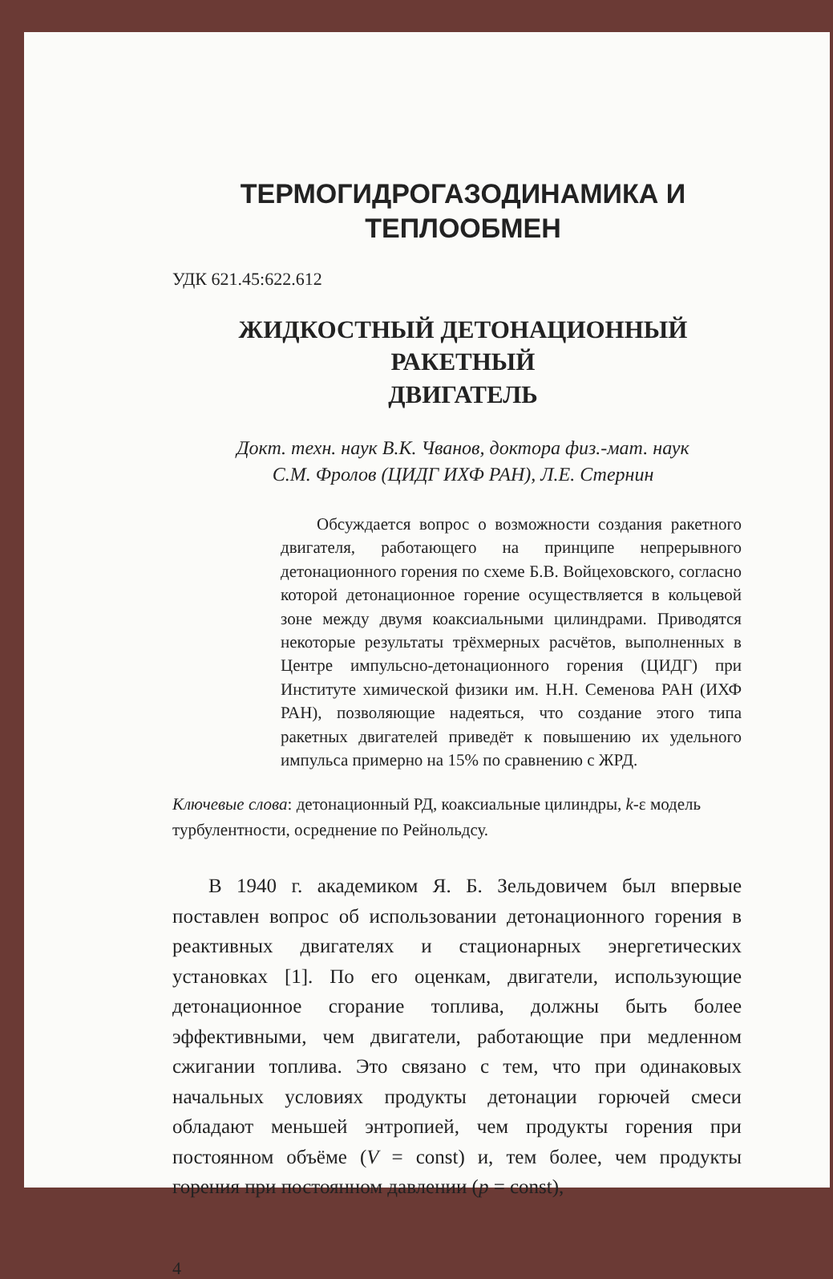ТЕРМОГИДРОГАЗОДИНАМИКА И
ТЕПЛООБМЕН
УДК 621.45:622.612
ЖИДКОСТНЫЙ ДЕТОНАЦИОННЫЙ РАКЕТНЫЙ
ДВИГАТЕЛЬ
Докт. техн. наук В.К. Чванов, доктора физ.-мат. наук
С.М. Фролов (ЦИДГ ИХФ РАН), Л.Е. Стернин
Обсуждается вопрос о возможности создания ракетного двигателя, работающего на принципе непрерывного детонационного горения по схеме Б.В. Войцеховского, согласно которой детонационное горение осуществляется в кольцевой зоне между двумя коаксиальными цилиндрами. Приводятся некоторые результаты трёхмерных расчётов, выполненных в Центре импульсно-детонационного горения (ЦИДГ) при Институте химической физики им. Н.Н. Семенова РАН (ИХФ РАН), позволяющие надеяться, что создание этого типа ракетных двигателей приведёт к повышению их удельного импульса примерно на 15% по сравнению с ЖРД.
Ключевые слова: детонационный РД, коаксиальные цилиндры, k-ε модель турбулентности, осреднение по Рейнольдсу.
В 1940 г. академиком Я. Б. Зельдовичем был впервые поставлен вопрос об использовании детонационного горения в реактивных двигателях и стационарных энергетических установках [1]. По его оценкам, двигатели, использующие детонационное сгорание топлива, должны быть более эффективными, чем двигатели, работающие при медленном сжигании топлива. Это связано с тем, что при одинаковых начальных условиях продукты детонации горючей смеси обладают меньшей энтропией, чем продукты горения при постоянном объёме (V = const) и, тем более, чем продукты горения при постоянном давлении (p = const),
4